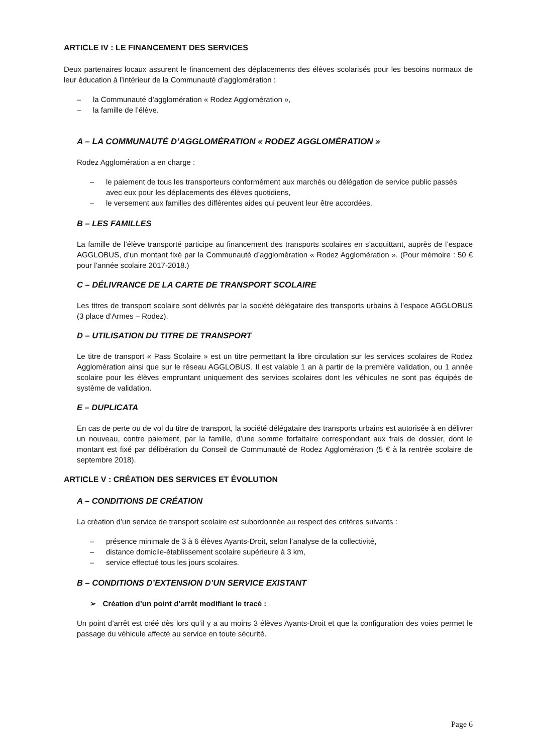ARTICLE IV : LE FINANCEMENT DES SERVICES
Deux partenaires locaux assurent le financement des déplacements des élèves scolarisés pour les besoins normaux de leur éducation à l’intérieur de la Communauté d’agglomération :
– la Communauté d’agglomération « Rodez Agglomération »,
– la famille de l’élève.
A – LA COMMUNAUTÉ D’AGGLOMÉRATION « RODEZ AGGLOMÉRATION »
Rodez Agglomération a en charge :
– le paiement de tous les transporteurs conformément aux marchés ou délégation de service public passés avec eux pour les déplacements des élèves quotidiens,
– le versement aux familles des différentes aides qui peuvent leur être accordées.
B – LES FAMILLES
La famille de l’élève transporté participe au financement des transports scolaires en s’acquittant, auprès de l’espace AGGLOBUS, d’un montant fixé par la Communauté d’agglomération « Rodez Agglomération ». (Pour mémoire : 50 € pour l’année scolaire 2017-2018.)
C – DÉLIVRANCE DE LA CARTE DE TRANSPORT SCOLAIRE
Les titres de transport scolaire sont délivrés par la société délégataire des transports urbains à l’espace AGGLOBUS (3 place d’Armes – Rodez).
D – UTILISATION DU TITRE DE TRANSPORT
Le titre de transport « Pass Scolaire » est un titre permettant la libre circulation sur les services scolaires de Rodez Agglomération ainsi que sur le réseau AGGLOBUS. Il est valable 1 an à partir de la première validation, ou 1 année scolaire pour les élèves empruntant uniquement des services scolaires dont les véhicules ne sont pas équipés de système de validation.
E – DUPLICATA
En cas de perte ou de vol du titre de transport, la société délégataire des transports urbains est autorisée à en délivrer un nouveau, contre paiement, par la famille, d’une somme forfaitaire correspondant aux frais de dossier, dont le montant est fixé par délibération du Conseil de Communauté de Rodez Agglomération (5 € à la rentrée scolaire de septembre 2018).
ARTICLE V : CRÉATION DES SERVICES ET ÉVOLUTION
A – CONDITIONS DE CRÉATION
La création d’un service de transport scolaire est subordonnée au respect des critères suivants :
– présence minimale de 3 à 6 élèves Ayants-Droit, selon l’analyse de la collectivité,
– distance domicile-établissement scolaire supérieure à 3 km,
– service effectué tous les jours scolaires.
B – CONDITIONS D’EXTENSION D’UN SERVICE EXISTANT
➢ Création d’un point d’arrêt modifiant le tracé :
Un point d’arrêt est créé dès lors qu’il y a au moins 3 élèves Ayants-Droit et que la configuration des voies permet le passage du véhicule affecté au service en toute sécurité.
Page 6